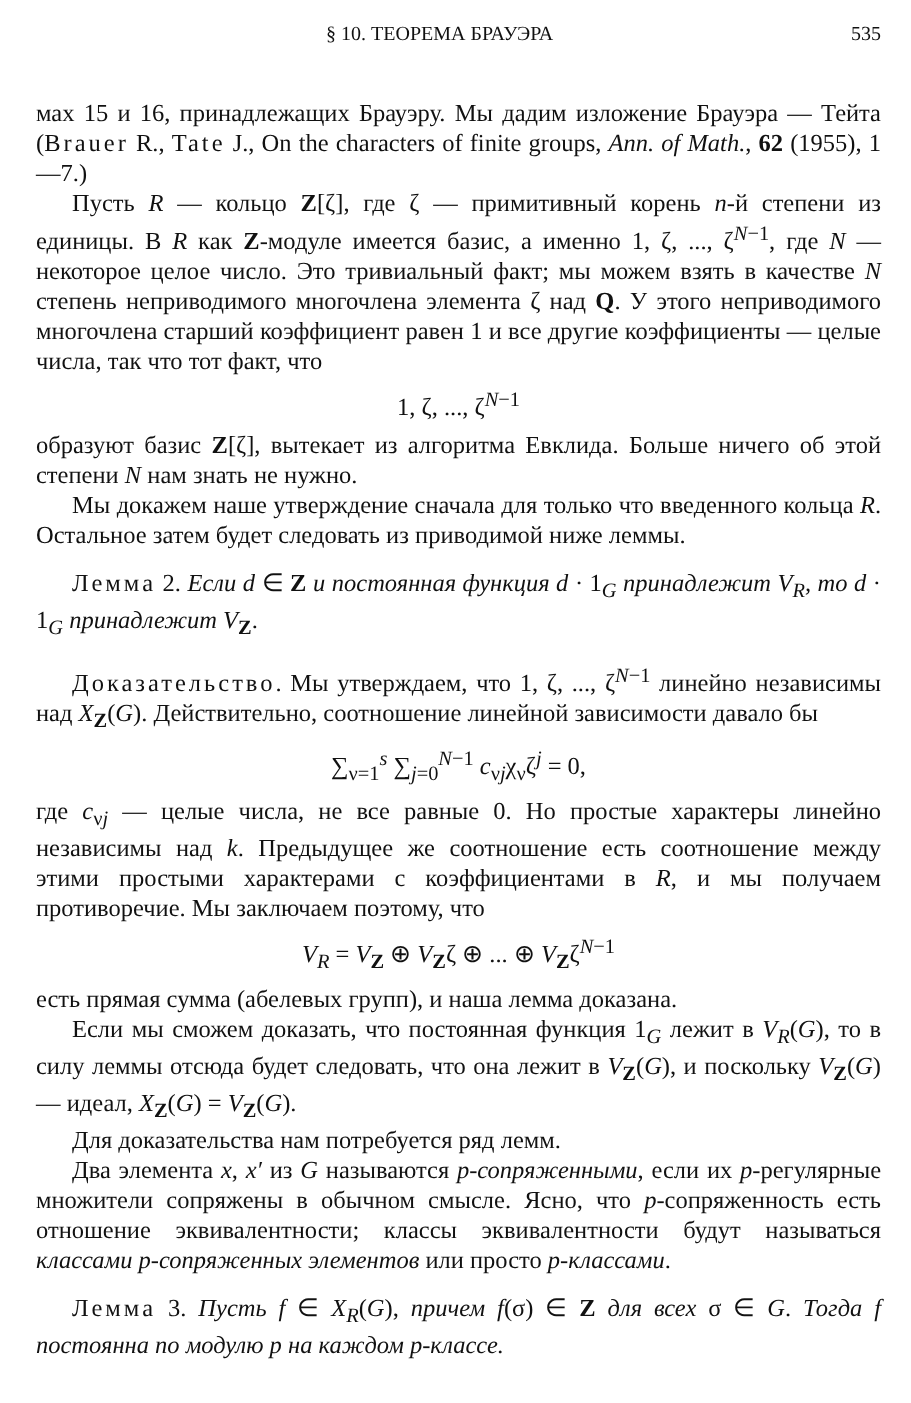§ 10. ТЕОРЕМА БРАУЭРА 535
мах 15 и 16, принадлежащих Брауэру. Мы дадим изложение Брауэра — Тейта (Brauer R., Tate J., On the characters of finite groups, Ann. of Math., 62 (1955), 1—7.)
Пусть R — кольцо Z[ζ], где ζ — примитивный корень n-й степени из единицы. В R как Z-модуле имеется базис, а именно 1, ζ, ..., ζ<sup>N−1</sup>, где N — некоторое целое число. Это тривиальный факт; мы можем взять в качестве N степень неприводимого многочлена элемента ζ над Q. У этого неприводимого многочлена старший коэффициент равен 1 и все другие коэффициенты — целые числа, так что тот факт, что
1, ζ, ..., ζ<sup>N−1</sup>
образуют базис Z[ζ], вытекает из алгоритма Евклида. Больше ничего об этой степени N нам знать не нужно.
Мы докажем наше утверждение сначала для только что введенного кольца R. Остальное затем будет следовать из приводимой ниже леммы.
Лемма 2. Если d ∈ Z и постоянная функция d · 1<sub>G</sub> принадлежит V<sub>R</sub>, то d · 1<sub>G</sub> принадлежит V<sub>Z</sub>.
Доказательство. Мы утверждаем, что 1, ζ, ..., ζ<sup>N−1</sup> линейно независимы над X<sub>Z</sub>(G). Действительно, соотношение линейной зависимости давало бы
∑<sub>ν=1</sub><sup>s</sup> ∑<sub>j=0</sub><sup>N−1</sup> c<sub>νj</sub>χ<sub>ν</sub>ζ<sup>j</sup> = 0,
где c<sub>νj</sub> — целые числа, не все равные 0. Но простые характеры линейно независимы над k. Предыдущее же соотношение есть соотношение между этими простыми характерами с коэффициентами в R, и мы получаем противоречие. Мы заключаем поэтому, что
V<sub>R</sub> = V<sub>Z</sub> ⊕ V<sub>Z</sub>ζ ⊕ ... ⊕ V<sub>Z</sub>ζ<sup>N−1</sup>
есть прямая сумма (абелевых групп), и наша лемма доказана.
Если мы сможем доказать, что постоянная функция 1<sub>G</sub> лежит в V<sub>R</sub>(G), то в силу леммы отсюда будет следовать, что она лежит в V<sub>Z</sub>(G), и поскольку V<sub>Z</sub>(G) — идеал, X<sub>Z</sub>(G) = V<sub>Z</sub>(G).
Для доказательства нам потребуется ряд лемм.
Два элемента x, x′ из G называются p-сопряженными, если их p-регулярные множители сопряжены в обычном смысле. Ясно, что p-сопряженность есть отношение эквивалентности; классы эквивалентности будут называться классами p-сопряженных элементов или просто p-классами.
Лемма 3. Пусть f ∈ X<sub>R</sub>(G), причем f(σ) ∈ Z для всех σ ∈ G. Тогда f постоянна по модулю p на каждом p-классе.